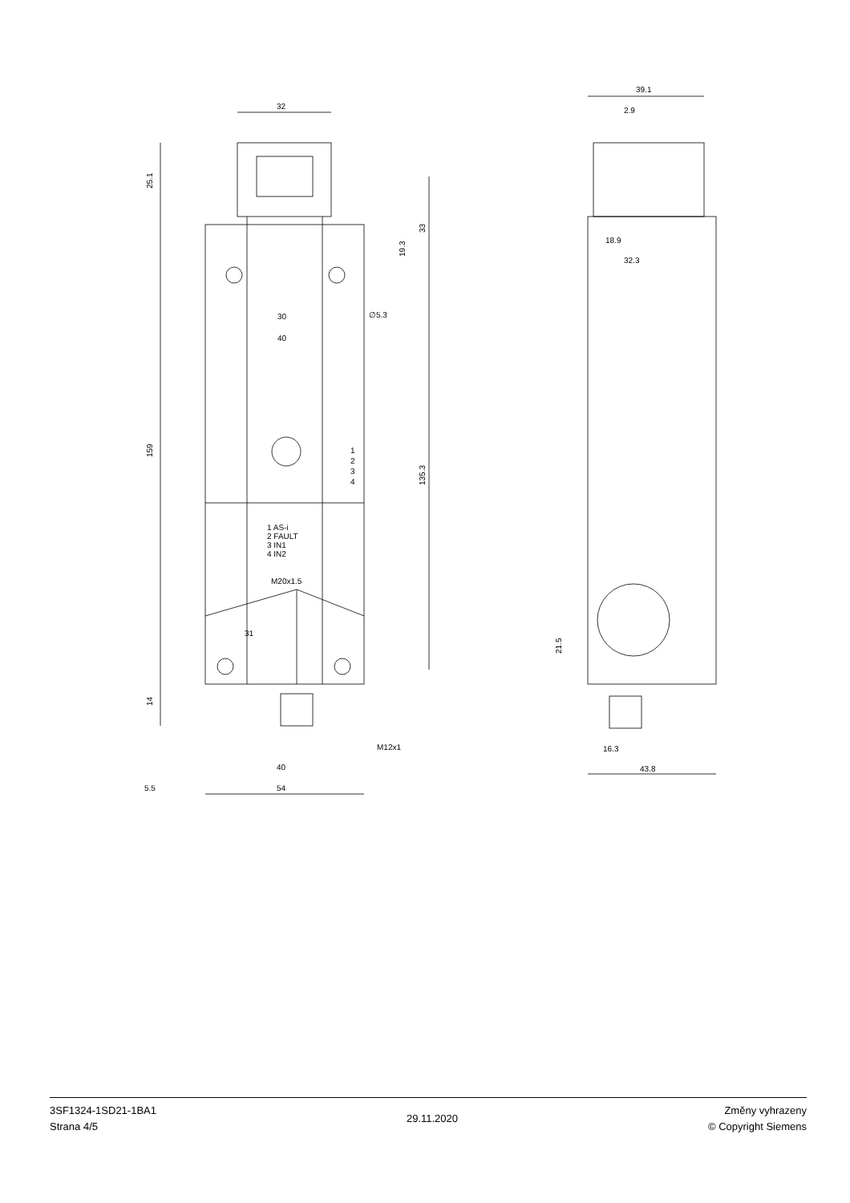32
25.1
159
33
19.3
135.3
30
40
∅5.3
1
2
3
4
1 AS-i
2 FAULT
3 IN1
4 IN2
M20x1.5
31
14
M12x1
40
5.5
54
39.1
2.9
18.9
32.3
21.5
16.3
43.8
3SF1324-1SD21-1BA1
Strana 4/5
29.11.2020
Změny vyhrazeny
© Copyright Siemens